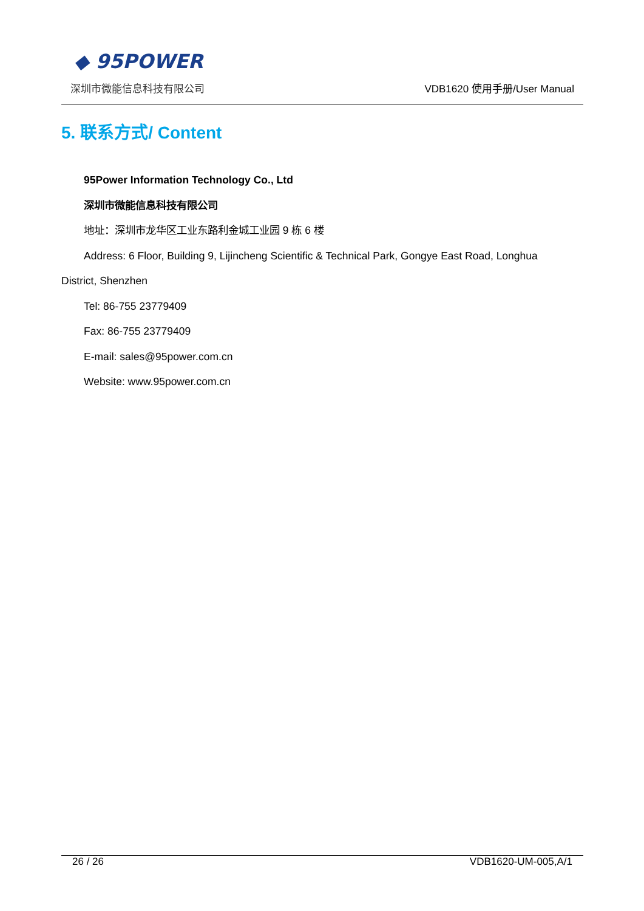◆ 95POWER
深圳市微能信息科技有限公司 VDB1620 使用手册/User Manual
5. 联系方式/ Content
95Power Information Technology Co., Ltd
深圳市微能信息科技有限公司
地址：深圳市龙华区工业东路利金城工业园 9 栋 6 楼
Address: 6 Floor, Building 9, Lijincheng Scientific & Technical Park, Gongye East Road, Longhua District, Shenzhen
Tel: 86-755 23779409
Fax: 86-755 23779409
E-mail: sales@95power.com.cn
Website: www.95power.com.cn
26 / 26 VDB1620-UM-005,A/1